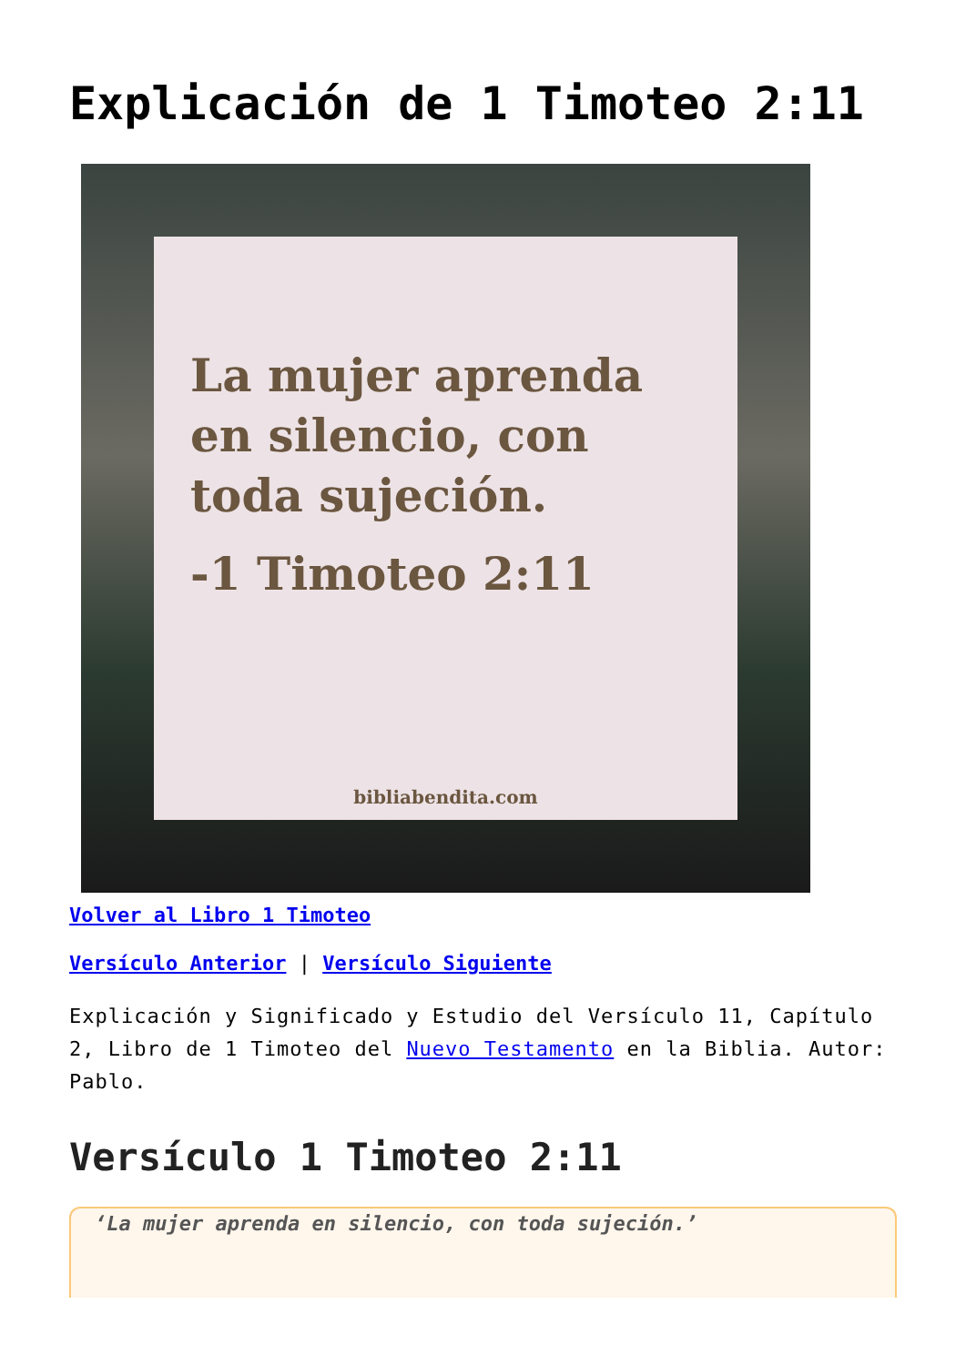Explicación de 1 Timoteo 2:11
La mujer aprenda en silencio, con toda sujeción.
-1 Timoteo 2:11
bibliabendita.com
Volver al Libro 1 Timoteo
Versículo Anterior | Versículo Siguiente
Explicación y Significado y Estudio del Versículo 11, Capítulo 2, Libro de 1 Timoteo del Nuevo Testamento en la Biblia. Autor: Pablo.
Versículo 1 Timoteo 2:11
‘La mujer aprenda en silencio, con toda sujeción.’